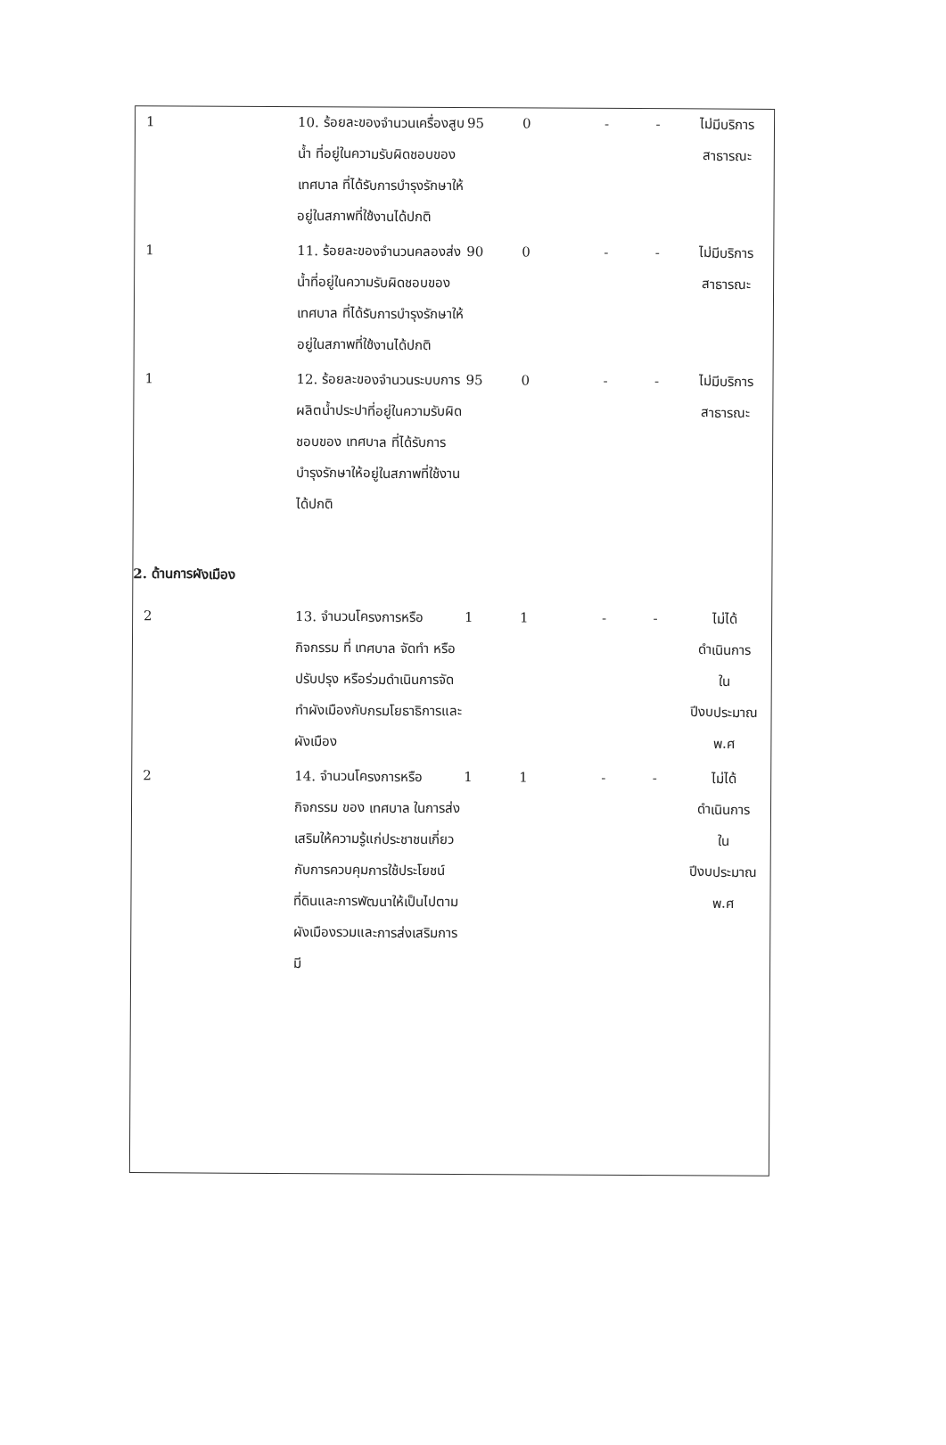| 1 | 10. ร้อยละของจำนวนเครื่องสูบน้ำ ที่อยู่ในความรับผิดชอบของ เทศบาล ที่ได้รับการบำรุงรักษาให้อยู่ในสภาพที่ใช้งานได้ปกติ | 95 | 0 | - | - | ไม่มีบริการ สาธารณะ |
| 1 | 11. ร้อยละของจำนวนคลองส่งน้ำที่อยู่ในความรับผิดชอบของ เทศบาล ที่ได้รับการบำรุงรักษาให้อยู่ในสภาพที่ใช้งานได้ปกติ | 90 | 0 | - | - | ไม่มีบริการ สาธารณะ |
| 1 | 12. ร้อยละของจำนวนระบบการผลิตน้ำประปาที่อยู่ในความรับผิดชอบของ เทศบาล ที่ได้รับการบำรุงรักษาให้อยู่ในสภาพที่ใช้งานได้ปกติ | 95 | 0 | - | - | ไม่มีบริการ สาธารณะ |
| 2. ด้านการผังเมือง | | | | | | |
| 2 | 13. จำนวนโครงการหรือกิจกรรม ที่ เทศบาล จัดทำ หรือปรับปรุง หรือร่วมดำเนินการจัดทำผังเมืองกับกรมโยธาธิการและผังเมือง | 1 | 1 | - | - | ไม่ได้ ดำเนินการ ใน ปีงบประมาณ พ.ศ |
| 2 | 14. จำนวนโครงการหรือกิจกรรม ของ เทศบาล ในการส่งเสริมให้ความรู้แก่ประชาชนเกี่ยวกับการควบคุมการใช้ประโยชน์ที่ดินและการพัฒนาให้เป็นไปตามผังเมืองรวมและการส่งเสริมการมี | 1 | 1 | - | - | ไม่ได้ ดำเนินการ ใน ปีงบประมาณ พ.ศ |